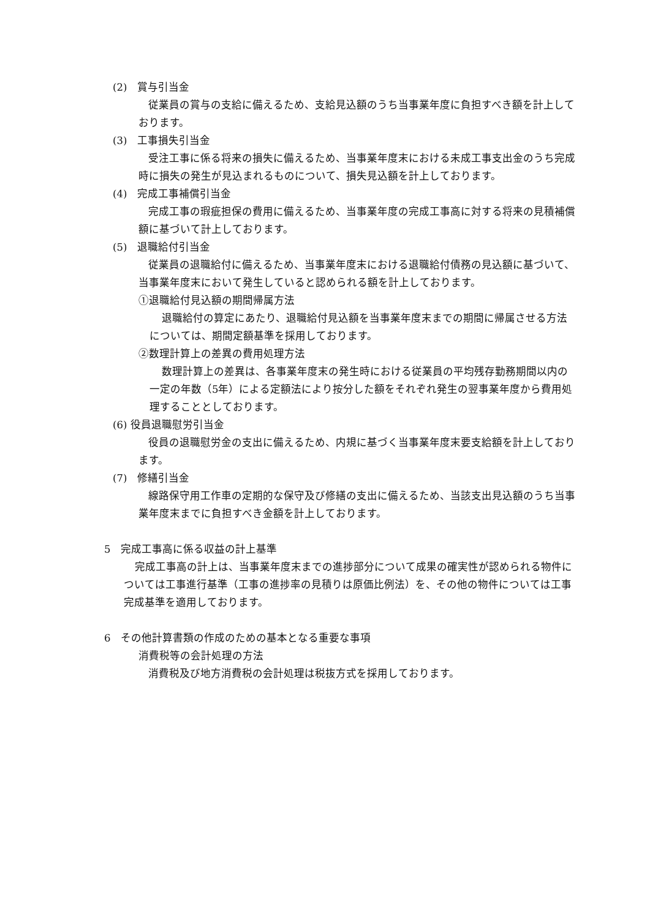(2)　賞与引当金
従業員の賞与の支給に備えるため、支給見込額のうち当事業年度に負担すべき額を計上しております。
(3)　工事損失引当金
受注工事に係る将来の損失に備えるため、当事業年度末における未成工事支出金のうち完成時に損失の発生が見込まれるものについて、損失見込額を計上しております。
(4)　完成工事補償引当金
完成工事の瑕疵担保の費用に備えるため、当事業年度の完成工事高に対する将来の見積補償額に基づいて計上しております。
(5)　退職給付引当金
従業員の退職給付に備えるため、当事業年度末における退職給付債務の見込額に基づいて、当事業年度末において発生していると認められる額を計上しております。
①退職給付見込額の期間帰属方法
退職給付の算定にあたり、退職給付見込額を当事業年度末までの期間に帰属させる方法については、期間定額基準を採用しております。
②数理計算上の差異の費用処理方法
数理計算上の差異は、各事業年度末の発生時における従業員の平均残存勤務期間以内の一定の年数（5年）による定額法により按分した額をそれぞれ発生の翌事業年度から費用処理することとしております。
(6) 役員退職慰労引当金
役員の退職慰労金の支出に備えるため、内規に基づく当事業年度末要支給額を計上しております。
(7)　修繕引当金
線路保守用工作車の定期的な保守及び修繕の支出に備えるため、当該支出見込額のうち当事業年度末までに負担すべき金額を計上しております。
5　完成工事高に係る収益の計上基準
完成工事高の計上は、当事業年度末までの進捗部分について成果の確実性が認められる物件については工事進行基準（工事の進捗率の見積りは原価比例法）を、その他の物件については工事完成基準を適用しております。
6　その他計算書類の作成のための基本となる重要な事項
消費税等の会計処理の方法
消費税及び地方消費税の会計処理は税抜方式を採用しております。